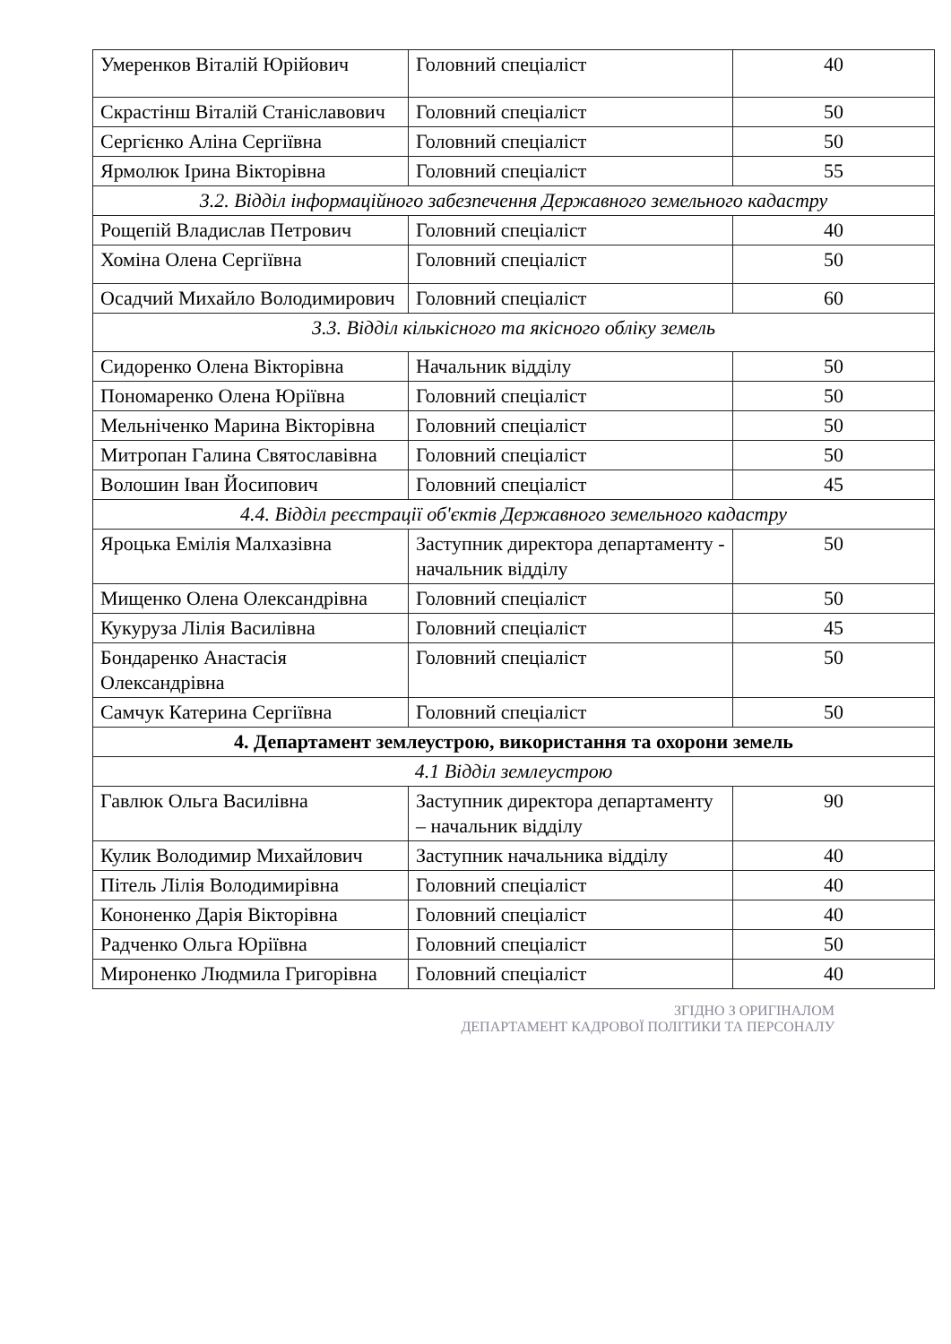| Умеренков Віталій Юрійович | Головний спеціаліст | 40 |
| Скрастінш Віталій Станіславович | Головний спеціаліст | 50 |
| Сергієнко Аліна Сергіївна | Головний спеціаліст | 50 |
| Ярмолюк Ірина Вікторівна | Головний спеціаліст | 55 |
| 3.2. Відділ інформаційного забезпечення Державного земельного кадастру | | |
| Рощепій Владислав Петрович | Головний спеціаліст | 40 |
| Хоміна Олена Сергіївна | Головний спеціаліст | 50 |
| Осадчий Михайло Володимирович | Головний спеціаліст | 60 |
| 3.3. Відділ кількісного та якісного обліку земель | | |
| Сидоренко Олена Вікторівна | Начальник відділу | 50 |
| Пономаренко Олена Юріївна | Головний спеціаліст | 50 |
| Мельніченко Марина Вікторівна | Головний спеціаліст | 50 |
| Митропан Галина Святославівна | Головний спеціаліст | 50 |
| Волошин Іван Йосипович | Головний спеціаліст | 45 |
| 4.4. Відділ реєстрації об'єктів Державного земельного кадастру | | |
| Яроцька Емілія Малхазівна | Заступник директора департаменту - начальник відділу | 50 |
| Мищенко Олена Олександрівна | Головний спеціаліст | 50 |
| Кукуруза Лілія Василівна | Головний спеціаліст | 45 |
| Бондаренко Анастасія Олександрівна | Головний спеціаліст | 50 |
| Самчук Катерина Сергіївна | Головний спеціаліст | 50 |
| 4. Департамент землеустрою, використання та охорони земель | | |
| 4.1 Відділ землеустрою | | |
| Гавлюк Ольга Василівна | Заступник директора департаменту – начальник відділу | 90 |
| Кулик Володимир Михайлович | Заступник начальника відділу | 40 |
| Пітель Лілія Володимирівна | Головний спеціаліст | 40 |
| Кононенко Дарія Вікторівна | Головний спеціаліст | 40 |
| Радченко Ольга Юріївна | Головний спеціаліст | 50 |
| Мироненко Людмила Григорівна | Головний спеціаліст | 40 |
ЗГІДНО З ОРИГІНАЛОМ
ДЕПАРТАМЕНТ КАДРОВОЇ ПОЛІТИКИ ТА ПЕРСОНАЛУ